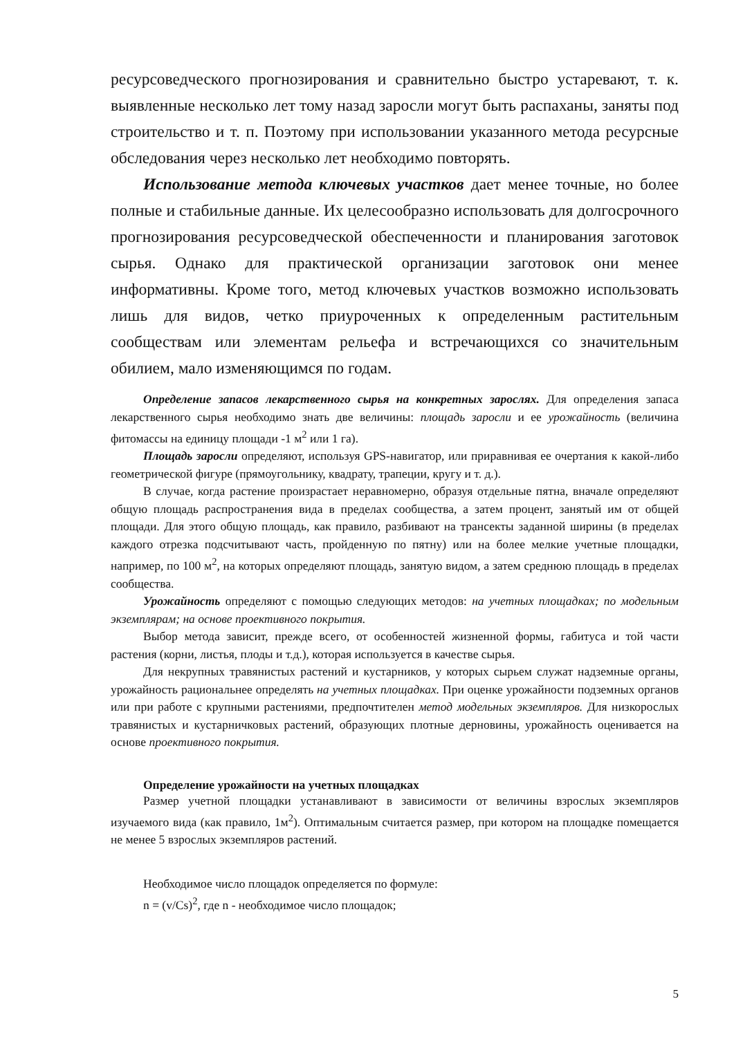ресурсоведческого прогнозирования и сравнительно быстро устаревают, т. к. выявленные несколько лет тому назад заросли могут быть распаханы, заняты под строительство и т. п. Поэтому при использовании указанного метода ресурсные обследования через несколько лет необходимо повторять.
Использование метода ключевых участков дает менее точные, но более полные и стабильные данные. Их целесообразно использовать для долгосрочного прогнозирования ресурсоведческой обеспеченности и планирования заготовок сырья. Однако для практической организации заготовок они менее информативны. Кроме того, метод ключевых участков возможно использовать лишь для видов, четко приуроченных к определенным растительным сообществам или элементам рельефа и встречающихся со значительным обилием, мало изменяющимся по годам.
Определение запасов лекарственного сырья на конкретных зарослях. Для определения запаса лекарственного сырья необходимо знать две величины: площадь заросли и ее урожайность (величина фитомассы на единицу площади -1 м<sup>2</sup> или 1 га).
Площадь заросли определяют, используя GPS-навигатор, или приравнивая ее очертания к какой-либо геометрической фигуре (прямоугольнику, квадрату, трапеции, кругу и т. д.).
В случае, когда растение произрастает неравномерно, образуя отдельные пятна, вначале определяют общую площадь распространения вида в пределах сообщества, а затем процент, занятый им от общей площади. Для этого общую площадь, как правило, разбивают на трансекты заданной ширины (в пределах каждого отрезка подсчитывают часть, пройденную по пятну) или на более мелкие учетные площадки, например, по 100 м<sup>2</sup>, на которых определяют площадь, занятую видом, а затем среднюю площадь в пределах сообщества.
Урожайность определяют с помощью следующих методов: на учетных площадках; по модельным экземплярам; на основе проективного покрытия.
Выбор метода зависит, прежде всего, от особенностей жизненной формы, габитуса и той части растения (корни, листья, плоды и т.д.), которая используется в качестве сырья.
Для некрупных травянистых растений и кустарников, у которых сырьем служат надземные органы, урожайность рациональнее определять на учетных площадках. При оценке урожайности подземных органов или при работе с крупными растениями, предпочтителен метод модельных экземпляров. Для низкорослых травянистых и кустарничковых растений, образующих плотные дерновины, урожайность оценивается на основе проективного покрытия.
Определение урожайности на учетных площадках
Размер учетной площадки устанавливают в зависимости от величины взрослых экземпляров изучаемого вида (как правило, 1м<sup>2</sup>). Оптимальным считается размер, при котором на площадке помещается не менее 5 взрослых экземпляров растений.
Необходимое число площадок определяется по формуле:
n = (v/Cs)<sup>2</sup>, где n - необходимое число площадок;
5